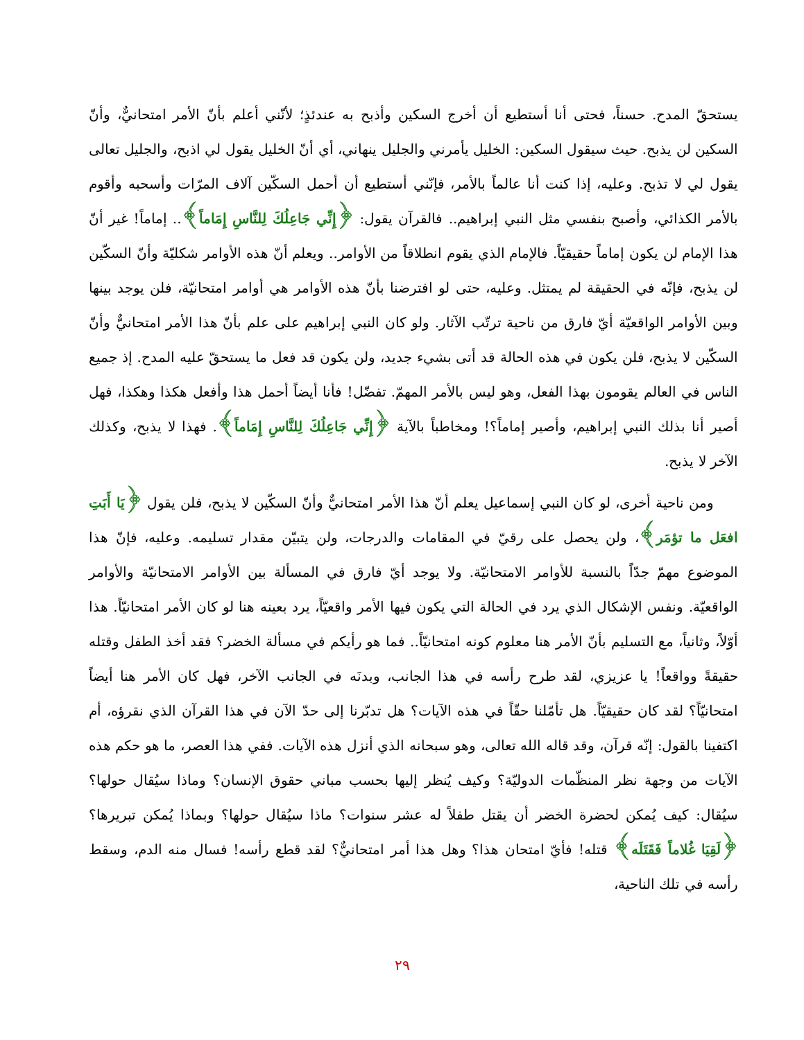يستحقّ المدح. حسناً، فحتى أنا أستطيع أن أخرج السكين وأذبح به عندئذٍ؛ لأنّني أعلم بأنّ الأمر امتحانيٌّ، وأنّ السكين لن يذبح. حيث سيقول السكين: الخليل يأمرني والجليل ينهاني، أي أنّ الخليل يقول لي اذبح، والجليل تعالى يقول لي لا تذبح. وعليه، إذا كنت أنا عالماً بالأمر، فإنّني أستطيع أن أحمل السكّين آلاف المرّات وأسحبه وأقوم بالأمر الكذائي، وأصبح بنفسي مثل النبي إبراهيم.. فالقرآن يقول: ﴿إِنِّي جَاعِلُكَ لِلنَّاسِ إِمَاماً﴾.. إماماً! غير أنّ هذا الإمام لن يكون إماماً حقيقيّاً. فالإمام الذي يقوم انطلاقاً من الأوامر.. ويعلم أنّ هذه الأوامر شكليّة وأنّ السكّين لن يذبح، فإنّه في الحقيقة لم يمتثل. وعليه، حتى لو افترضنا بأنّ هذه الأوامر هي أوامر امتحانيّة، فلن يوجد بينها وبين الأوامر الواقعيّة أيّ فارق من ناحية ترتّب الآثار. ولو كان النبي إبراهيم على علم بأنّ هذا الأمر امتحانيٌّ وأنّ السكّين لا يذبح، فلن يكون في هذه الحالة قد أتى بشيء جديد، ولن يكون قد فعل ما يستحقّ عليه المدح. إذ جميع الناس في العالم يقومون بهذا الفعل، وهو ليس بالأمر المهمّ. تفضّل! فأنا أيضاً أحمل هذا وأفعل هكذا وهكذا، فهل أصير أنا بذلك النبي إبراهيم، وأصير إماماً؟! ومخاطباً بالآية ﴿إِنِّي جَاعِلُكَ لِلنَّاسِ إِمَاماً﴾. فهذا لا يذبح، وكذلك الآخر لا يذبح.
ومن ناحية أخرى، لو كان النبي إسماعيل يعلم أنّ هذا الأمر امتحانيٌّ وأنّ السكّين لا يذبح، فلن يقول ﴿يَا أَبَتِ افعَل ما تؤمَر﴾، ولن يحصل على رقيّ في المقامات والدرجات، ولن يتبيّن مقدار تسليمه. وعليه، فإنّ هذا الموضوع مهمّ جدّاً بالنسبة للأوامر الامتحانيّة. ولا يوجد أيّ فارق في المسألة بين الأوامر الامتحانيّة والأوامر الواقعيّة. ونفس الإشكال الذي يرد في الحالة التي يكون فيها الأمر واقعيّاً، يرد بعينه هنا لو كان الأمر امتحانيّاً. هذا أوّلاً، وثانياً، مع التسليم بأنّ الأمر هنا معلوم كونه امتحانيّاً.. فما هو رأيكم في مسألة الخضر؟ فقد أخذ الطفل وقتله حقيقةً وواقعاً! يا عزيزي، لقد طرح رأسه في هذا الجانب، وبدنَه في الجانب الآخر، فهل كان الأمر هنا أيضاً امتحانيّاً؟ لقد كان حقيقيّاً. هل تأمّلنا حقّاً في هذه الآيات؟ هل تدبّرنا إلى حدّ الآن في هذا القرآن الذي نقرؤه، أم اكتفينا بالقول: إنّه قرآن، وقد قاله الله تعالى، وهو سبحانه الذي أنزل هذه الآيات. ففي هذا العصر، ما هو حكم هذه الآيات من وجهة نظر المنظّمات الدوليّة؟ وكيف يُنظر إليها بحسب مباني حقوق الإنسان؟ وماذا سيُقال حولها؟ سيُقال: كيف يُمكن لحضرة الخضر أن يقتل طفلاً له عشر سنوات؟ ماذا سيُقال حولها؟ وبماذا يُمكن تبريرها؟ ﴿لَقِيَا غُلاماً فَقَتَلَه﴾ قتله! فأيّ امتحان هذا؟ وهل هذا أمر امتحانيٌّ؟ لقد قطع رأسه! فسال منه الدم، وسقط رأسه في تلك الناحية،
٢٩